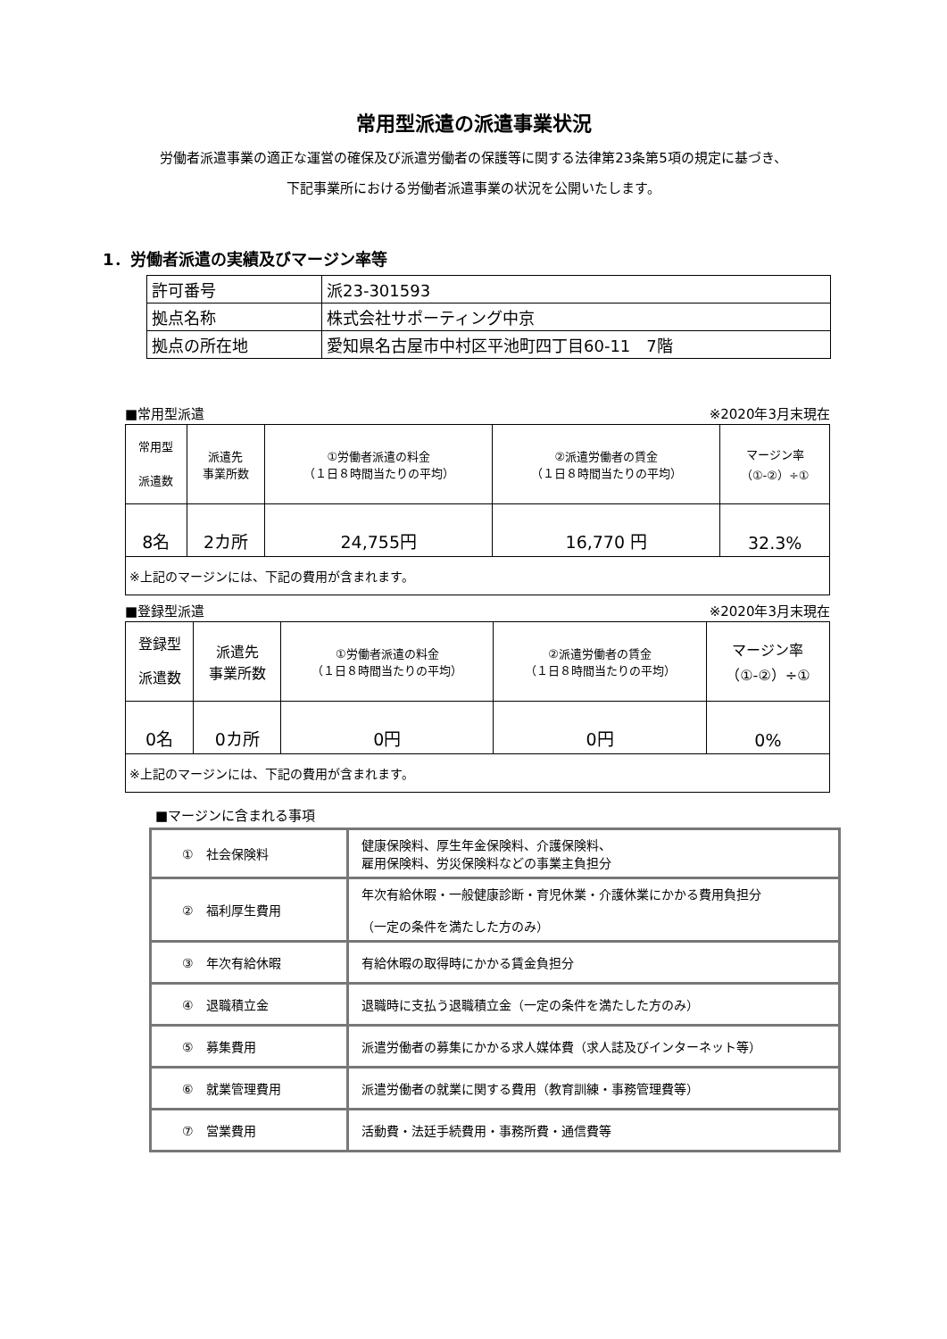常用型派遣の派遣事業状況
労働者派遣事業の適正な運営の確保及び派遣労働者の保護等に関する法律第23条第5項の規定に基づき、
下記事業所における労働者派遣事業の状況を公開いたします。
1．労働者派遣の実績及びマージン率等
| 許可番号 | 派23-301593 |
| 拠点名称 | 株式会社サポーティング中京 |
| 拠点の所在地 | 愛知県名古屋市中村区平池町四丁目60-11 7階 |
■常用型派遣 ※2020年3月末現在
| 常用型 派遣数 | 派遣先 事業所数 | ①労働者派遣の料金 （１日８時間当たりの平均） | ②派遣労働者の賃金 （１日８時間当たりの平均） | マージン率 （①-②）÷① |
| 8名 | 2カ所 | 24,755円 | 16,770 円 | 32.3% |
| ※上記のマージンには、下記の費用が含まれます。 | | | | |
■登録型派遣 ※2020年3月末現在
| 登録型 派遣数 | 派遣先 事業所数 | ①労働者派遣の料金 （１日８時間当たりの平均） | ②派遣労働者の賃金 （１日８時間当たりの平均） | マージン率 （①-②）÷① |
| 0名 | 0カ所 | 0円 | 0円 | 0% |
| ※上記のマージンには、下記の費用が含まれます。 | | | | |
■マージンに含まれる事項
| ① 社会保険料 | 健康保険料、厚生年金保険料、介護保険料、 雇用保険料、労災保険料などの事業主負担分 |
| ② 福利厚生費用 | 年次有給休暇・一般健康診断・育児休業・介護休業にかかる費用負担分 （一定の条件を満たした方のみ） |
| ③ 年次有給休暇 | 有給休暇の取得時にかかる賃金負担分 |
| ④ 退職積立金 | 退職時に支払う退職積立金（一定の条件を満たした方のみ） |
| ⑤ 募集費用 | 派遣労働者の募集にかかる求人媒体費（求人誌及びインターネット等） |
| ⑥ 就業管理費用 | 派遣労働者の就業に関する費用（教育訓練・事務管理費等） |
| ⑦ 営業費用 | 活動費・法廷手続費用・事務所費・通信費等 |